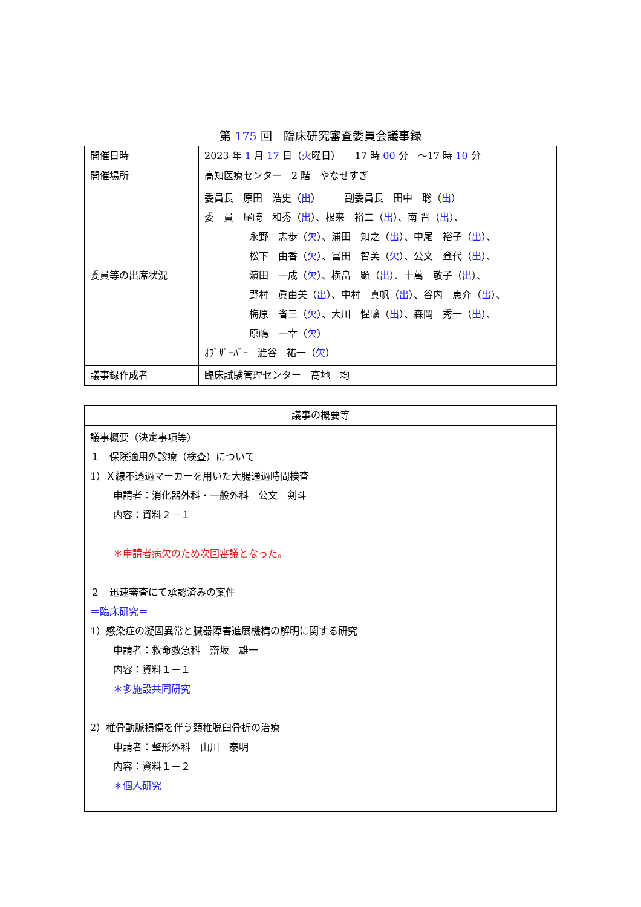第 175 回　臨床研究審査委員会議事録
| 開催日時 | 2023 年 1 月 17 日（ 火 曜日） 17 時 00 分 ～17 時 10 分 |
| 開催場所 | 高知医療センター 2 階 やなせすぎ |
| 委員等の出席状況 | 委員長 原田 浩史（ 出 ） 副委員長 田中 聡（ 出 ） 委 員 尾崎 和秀（ 出 ）、根来 裕二（ 出 ）、南 晋（ 出 ）、 永野 志歩（ 欠 ）、浦田 知之（ 出 ）、中尾 裕子（ 出 ）、 松下 由香（ 欠 ）、冨田 智美（ 欠 ）、公文 登代（ 出 ）、 濵田 一成（ 欠 ）、横畠 顕（ 出 ）、十萬 敬子（ 出 ）、 野村 眞由美（ 出 ）、中村 真帆（ 出 ）、谷内 恵介（ 出 ）、 梅原 省三（ 欠 ）、大川 惺曠（ 出 ）、森岡 秀一（ 出 ）、 原嶋 一幸（ 欠 ） ｵﾌﾞｻﾞｰﾊﾞｰ 澁谷 祐一（ 欠 ） |
| 議事録作成者 | 臨床試験管理センター 髙地 均 |
| 議事の概要等 |
| 議事概要（決定事項等） １ 保険適用外診療（検査）について 1）Ｘ線不透過マーカーを用いた大腸通過時間検査 申請者：消化器外科・一般外科 公文 剣斗 内容：資料２－１ ＊申請者病欠のため次回審議となった。 ２ 迅速審査にて承認済みの案件 ＝臨床研究＝ 1）感染症の凝固異常と臓器障害進展機構の解明に関する研究 申請者：救命救急科 齋坂 雄一 内容：資料１－１ ＊多施設共同研究 2）椎骨動脈損傷を伴う頚椎脱臼骨折の治療 申請者：整形外科 山川 泰明 内容：資料１－２ ＊個人研究 |